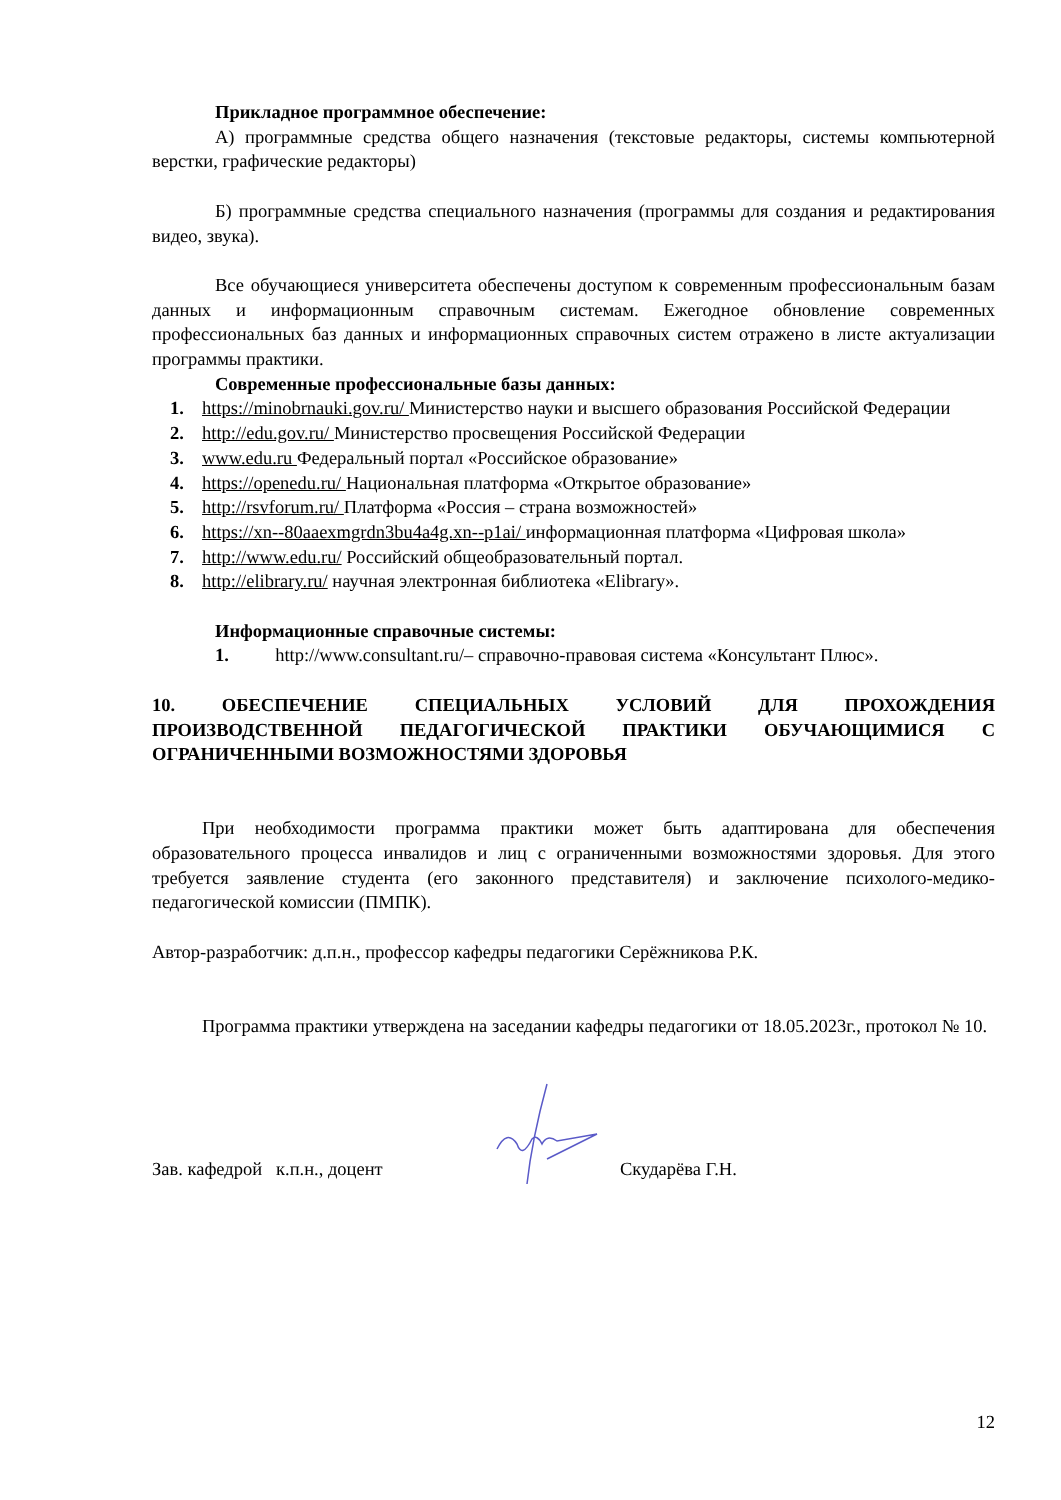Прикладное программное обеспечение:
А) программные средства общего назначения (текстовые редакторы, системы компьютерной верстки, графические редакторы)
Б) программные средства специального назначения (программы для создания и редактирования видео, звука).
Все обучающиеся университета обеспечены доступом к современным профессиональным базам данных и информационным справочным системам. Ежегодное обновление современных профессиональных баз данных и информационных справочных систем отражено в листе актуализации программы практики.
Современные профессиональные базы данных:
1. https://minobrnauki.gov.ru/ Министерство науки и высшего образования Российской Федерации
2. http://edu.gov.ru/ Министерство просвещения Российской Федерации
3. www.edu.ru Федеральный портал «Российское образование»
4. https://openedu.ru/ Национальная платформа «Открытое образование»
5. http://rsvforum.ru/ Платформа «Россия – страна возможностей»
6. https://xn--80aaexmgrdn3bu4a4g.xn--p1ai/ информационная платформа «Цифровая школа»
7. http://www.edu.ru/ Российский общеобразовательный портал.
8. http://elibrary.ru/ научная электронная библиотека «Elibrary».
Информационные справочные системы:
1. http://www.consultant.ru/– справочно-правовая система «Консультант Плюс».
10. ОБЕСПЕЧЕНИЕ СПЕЦИАЛЬНЫХ УСЛОВИЙ ДЛЯ ПРОХОЖДЕНИЯ ПРОИЗВОДСТВЕННОЙ ПЕДАГОГИЧЕСКОЙ ПРАКТИКИ ОБУЧАЮЩИМИСЯ С ОГРАНИЧЕННЫМИ ВОЗМОЖНОСТЯМИ ЗДОРОВЬЯ
При необходимости программа практики может быть адаптирована для обеспечения образовательного процесса инвалидов и лиц с ограниченными возможностями здоровья. Для этого требуется заявление студента (его законного представителя) и заключение психолого-медико-педагогической комиссии (ПМПК).
Автор-разработчик: д.п.н., профессор кафедры педагогики Серёжникова Р.К.
Программа практики утверждена на заседании кафедры педагогики от 18.05.2023г., протокол № 10.
Зав. кафедрой к.п.н., доцент Скударёва Г.Н.
12